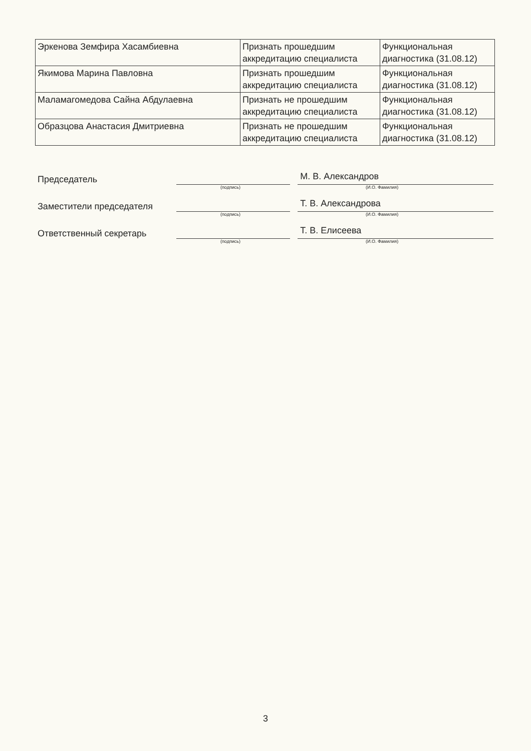| Эркенова Земфира Хасамбиевна | Признать прошедшим аккредитацию специалиста | Функциональная диагностика (31.08.12) |
| Якимова Марина Павловна | Признать прошедшим аккредитацию специалиста | Функциональная диагностика (31.08.12) |
| Маламагомедова Сайна Абдулаевна | Признать не прошедшим аккредитацию специалиста | Функциональная диагностика (31.08.12) |
| Образцова Анастасия Дмитриевна | Признать не прошедшим аккредитацию специалиста | Функциональная диагностика (31.08.12) |
Председатель
М. В. Александров
(подпись) (И.О. Фамилия)
Заместители председателя
Т. В. Александрова
(подпись) (И.О. Фамилия)
Ответственный секретарь
Т. В. Елисеева
(подпись) (И.О. Фамилия)
3